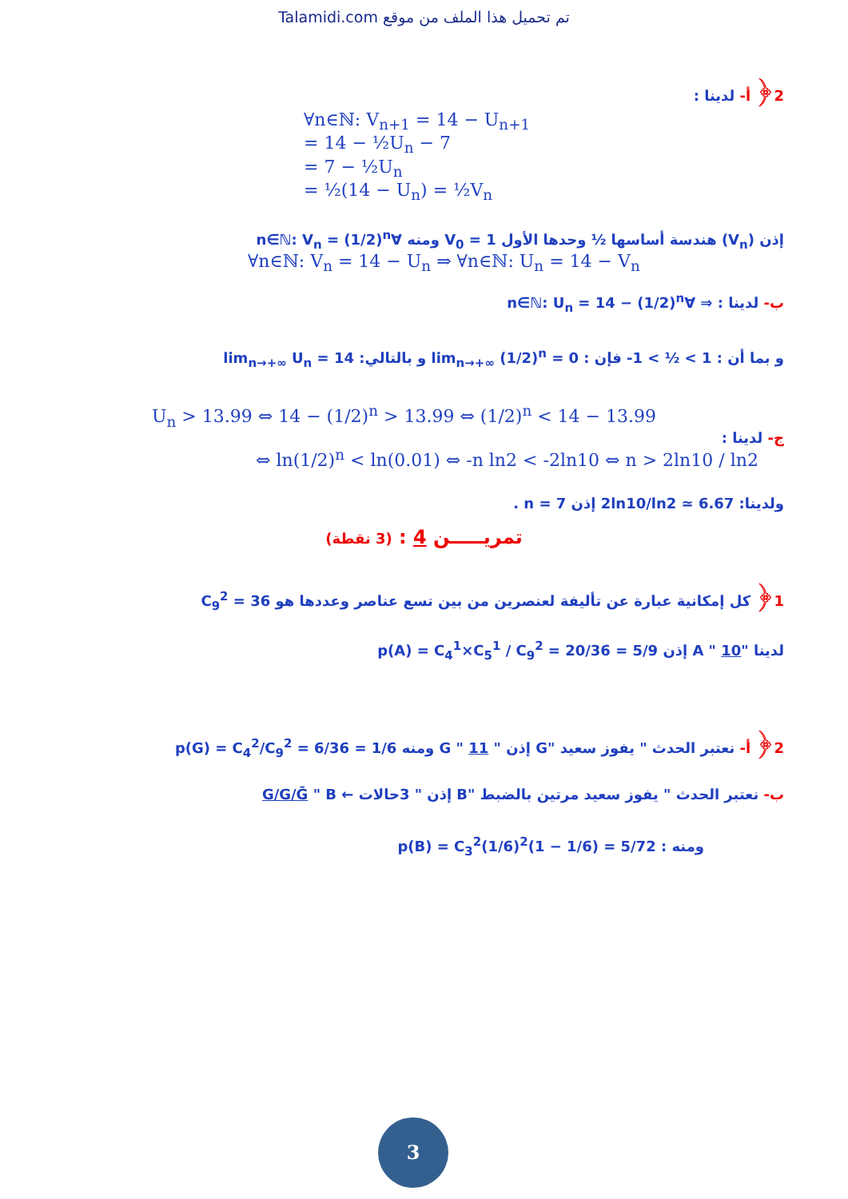Talamidi.com تم تحميل هذا الملف من موقع
2﴿ أ- لدينا :
∀n∈ℕ: V<sub>n+1</sub> = 14 − U<sub>n+1</sub>
= 14 − ½U<sub>n</sub> − 7
= 7 − ½U<sub>n</sub>
= ½(14 − U<sub>n</sub>) = ½V<sub>n</sub>
إذن (V<sub>n</sub>) هندسة أساسها ½ وحدها الأول V<sub>0</sub> = 1 ومنه ∀n∈ℕ: V<sub>n</sub> = (1/2)<sup>n</sup>
∀n∈ℕ: V<sub>n</sub> = 14 − U<sub>n</sub> ⇒ ∀n∈ℕ: U<sub>n</sub> = 14 − V<sub>n</sub>
ب- لدينا : ⇒ ∀n∈ℕ: U<sub>n</sub> = 14 − (1/2)<sup>n</sup>
و بما أن : 1 > ½ > 1- فإن : lim<sub>n→+∞</sub> (1/2)<sup>n</sup> = 0 و بالتالي: lim<sub>n→+∞</sub> U<sub>n</sub> = 14
U<sub>n</sub> > 13.99 ⇔ 14 − (1/2)<sup>n</sup> > 13.99 ⇔ (1/2)<sup>n</sup> < 14 − 13.99
ج- لدينا :
⇔ ln(1/2)<sup>n</sup> < ln(0.01) ⇔ -n ln2 < -2ln10 ⇔ n > 2ln10 / ln2
ولدينا: 2ln10/ln2 ≃ 6.67 إذن n = 7 .
تمريـــــن 4 : (3 نقطة)
1﴿ كل إمكانية عبارة عن تأليفة لعنصرين من بين تسع عناصر وعددها هو C<sub>9</sub><sup>2</sup> = 36
لدينا "A " 10 إذن p(A) = C<sub>4</sub><sup>1</sup>×C<sub>5</sub><sup>1</sup> / C<sub>9</sub><sup>2</sup> = 20/36 = 5/9
2﴿ أ- نعتبر الحدث " يفوز سعيد "G إذن " 11 " G ومنه p(G) = C<sub>4</sub><sup>2</sup>/C<sub>9</sub><sup>2</sup> = 6/36 = 1/6
ب- نعتبر الحدث " يفوز سعيد مرتين بالضبط "B إذن " 3حالات ← G/G/Ḡ " B
ومنه : p(B) = C<sub>3</sub><sup>2</sup>(1/6)<sup>2</sup>(1 − 1/6) = 5/72
3